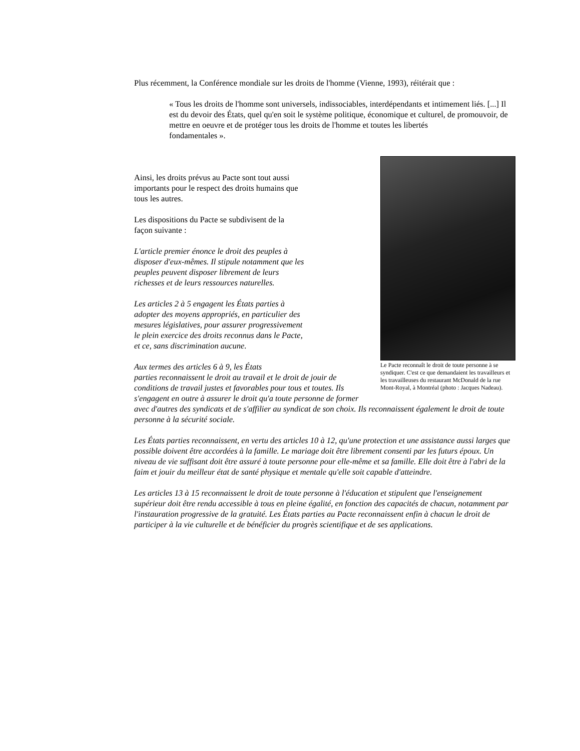Plus récemment, la Conférence mondiale sur les droits de l'homme (Vienne, 1993), réitérait que :
« Tous les droits de l'homme sont universels, indissociables, interdépendants et intimement liés. [...] Il est du devoir des États, quel qu'en soit le système politique, économique et culturel, de promouvoir, de mettre en oeuvre et de protéger tous les droits de l'homme et toutes les libertés
fondamentales ».
Le Pacte reconnaît le droit de toute personne à se syndiquer. C'est ce que demandaient les travailleurs et les travailleuses du restaurant McDonald de la rue Mont-Royal, à Montréal (photo : Jacques Nadeau).
Ainsi, les droits prévus au Pacte sont tout aussi importants pour le respect des droits humains que tous les autres.
Les dispositions du Pacte se subdivisent de la façon suivante :
L'article premier énonce le droit des peuples à disposer d'eux-mêmes. Il stipule notamment que les peuples peuvent disposer librement de leurs richesses et de leurs ressources naturelles.
Les articles 2 à 5 engagent les États parties à adopter des moyens appropriés, en particulier des mesures législatives, pour assurer progressivement le plein exercice des droits reconnus dans le Pacte, et ce, sans discrimination aucune.
Aux termes des articles 6 à 9, les États
parties reconnaissent le droit au travail et le droit de jouir de conditions de travail justes et favorables pour tous et toutes. Ils s'engagent en outre à assurer le droit qu'a toute personne de former avec d'autres des syndicats et de s'affilier au syndicat de son choix. Ils reconnaissent également le droit de toute personne à la sécurité sociale.
Les États parties reconnaissent, en vertu des articles 10 à 12, qu'une protection et une assistance aussi larges que possible doivent être accordées à la famille. Le mariage doit être librement consenti par les futurs époux. Un niveau de vie suffisant doit être assuré à toute personne pour elle-même et sa famille. Elle doit être à l'abri de la faim et jouir du meilleur état de santé physique et mentale qu'elle soit capable d'atteindre.
Les articles 13 à 15 reconnaissent le droit de toute personne à l'éducation et stipulent que l'enseignement supérieur doit être rendu accessible à tous en pleine égalité, en fonction des capacités de chacun, notamment par l'instauration progressive de la gratuité. Les États parties au Pacte reconnaissent enfin à chacun le droit de participer à la vie culturelle et de bénéficier du progrès scientifique et de ses applications.